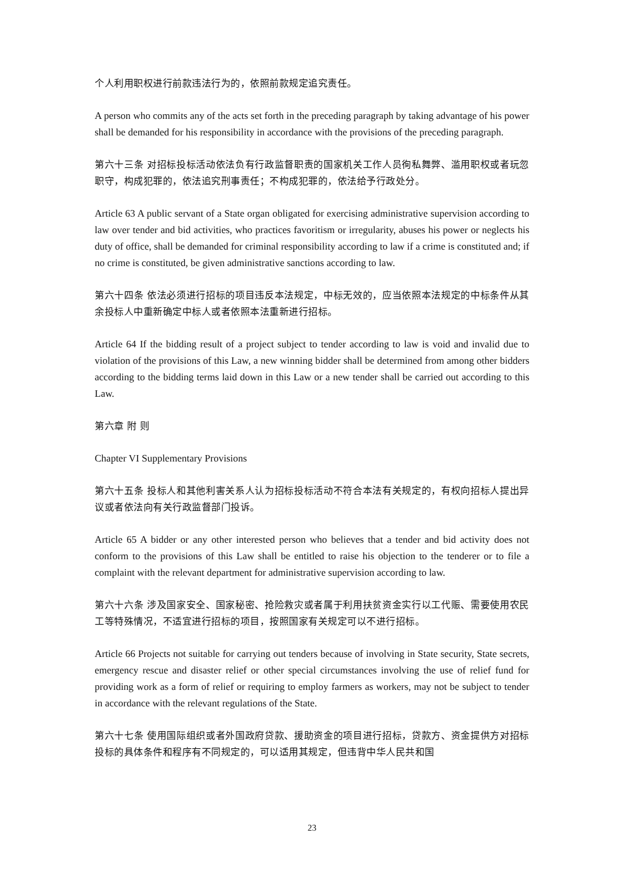个人利用职权进行前款违法行为的，依照前款规定追究责任。
A person who commits any of the acts set forth in the preceding paragraph by taking advantage of his power shall be demanded for his responsibility in accordance with the provisions of the preceding paragraph.
第六十三条 对招标投标活动依法负有行政监督职责的国家机关工作人员徇私舞弊、滥用职权或者玩忽职守，构成犯罪的，依法追究刑事责任；不构成犯罪的，依法给予行政处分。
Article 63 A public servant of a State organ obligated for exercising administrative supervision according to law over tender and bid activities, who practices favoritism or irregularity, abuses his power or neglects his duty of office, shall be demanded for criminal responsibility according to law if a crime is constituted and; if no crime is constituted, be given administrative sanctions according to law.
第六十四条 依法必须进行招标的项目违反本法规定，中标无效的，应当依照本法规定的中标条件从其余投标人中重新确定中标人或者依照本法重新进行招标。
Article 64 If the bidding result of a project subject to tender according to law is void and invalid due to violation of the provisions of this Law, a new winning bidder shall be determined from among other bidders according to the bidding terms laid down in this Law or a new tender shall be carried out according to this Law.
第六章 附 则
Chapter VI Supplementary Provisions
第六十五条 投标人和其他利害关系人认为招标投标活动不符合本法有关规定的，有权向招标人提出异议或者依法向有关行政监督部门投诉。
Article 65 A bidder or any other interested person who believes that a tender and bid activity does not conform to the provisions of this Law shall be entitled to raise his objection to the tenderer or to file a complaint with the relevant department for administrative supervision according to law.
第六十六条 涉及国家安全、国家秘密、抢险救灾或者属于利用扶贫资金实行以工代赈、需要使用农民工等特殊情况，不适宜进行招标的项目，按照国家有关规定可以不进行招标。
Article 66 Projects not suitable for carrying out tenders because of involving in State security, State secrets, emergency rescue and disaster relief or other special circumstances involving the use of relief fund for providing work as a form of relief or requiring to employ farmers as workers, may not be subject to tender in accordance with the relevant regulations of the State.
第六十七条 使用国际组织或者外国政府贷款、援助资金的项目进行招标，贷款方、资金提供方对招标投标的具体条件和程序有不同规定的，可以适用其规定，但违背中华人民共和国
23